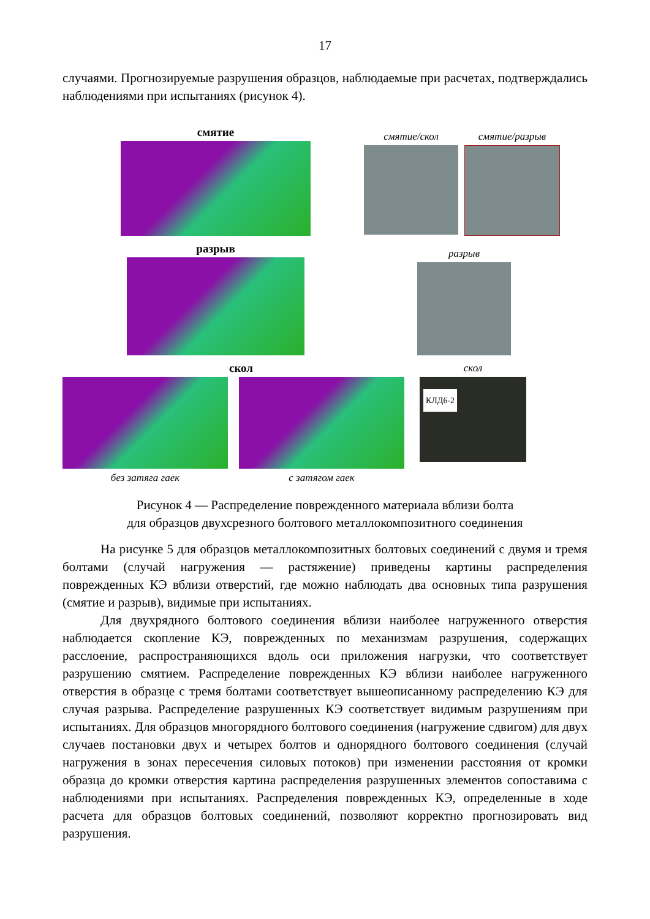17
случаями. Прогнозируемые разрушения образцов, наблюдаемые при расчетах, подтверждались наблюдениями при испытаниях (рисунок 4).
смятие
смятие/скол смятие/разрыв
разрыв
разрыв
скол
без затяга гаек с затягом гаек
скол
КЛД6-2
Рисунок 4 — Распределение поврежденного материала вблизи болта
для образцов двухсрезного болтового металлокомпозитного соединения
На рисунке 5 для образцов металлокомпозитных болтовых соединений с двумя и тремя болтами (случай нагружения — растяжение) приведены картины распределения поврежденных КЭ вблизи отверстий, где можно наблюдать два основных типа разрушения (смятие и разрыв), видимые при испытаниях.
Для двухрядного болтового соединения вблизи наиболее нагруженного отверстия наблюдается скопление КЭ, поврежденных по механизмам разрушения, содержащих расслоение, распространяющихся вдоль оси приложения нагрузки, что соответствует разрушению смятием. Распределение поврежденных КЭ вблизи наиболее нагруженного отверстия в образце с тремя болтами соответствует вышеописанному распределению КЭ для случая разрыва. Распределение разрушенных КЭ соответствует видимым разрушениям при испытаниях. Для образцов многорядного болтового соединения (нагружение сдвигом) для двух случаев постановки двух и четырех болтов и однорядного болтового соединения (случай нагружения в зонах пересечения силовых потоков) при изменении расстояния от кромки образца до кромки отверстия картина распределения разрушенных элементов сопоставима с наблюдениями при испытаниях. Распределения поврежденных КЭ, определенные в ходе расчета для образцов болтовых соединений, позволяют корректно прогнозировать вид разрушения.